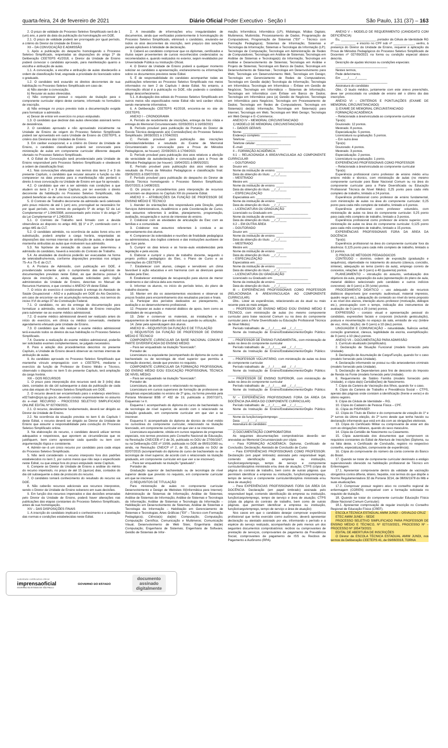quarta-feira, 24 de fevereiro de 2021 Diário Oficial Poder Executivo - Seção I São Paulo, 131 (37) – 163
2. O prazo de validade do Processo Seletivo Simplificado será de 1 (um) ano, a partir da data da publicação da homologação em DOE.
2.1. O prazo de validade poderá ser prorrogado por igual período, a critério do Diretor da Unidade de Ensino.
XII – DA CONVOCAÇÃO E ADMISSÃO
1. Após a publicação do despacho homologando o Processo Seletivo Simplificado, respeitadas as disposições do artigo 2º da Deliberação CEETEPS 41/2018, o Diretor da Unidade de Ensino poderá convocar o candidato aprovado, para manifestação quanto a escolha e atribuição de aulas.
1.1. A convocação, a escolha e atribuição de aulas obedecerão a ordem de classificação final, esgotada a prioridade do licenciado sobre o graduado.
1.2. O candidato terá exaurido os direitos decorrentes de sua habilitação no Processo Seletivo Simplificado em caso de:
a) Não atender a convocação.
b) Recusar as aulas oferecidas.
c) Não comprovar possuir o requisito de titulação para o componente curricular objeto deste certame, informado no formulário de inscrição.
d) Não entregar no prazo previsto toda a documentação exigida para formalizar a admissão.
e) Deixar de entrar em exercício no prazo estipulado.
1.3. O candidato que declinar das aulas oferecidas assinará termo de desistência.
2. O candidato aprovado e não aproveitado inicialmente na Unidade de Ensino de origem do Processo Seletivo Simplificado poderá ser aproveitado em outra Unidade de Ensino do CEETEPS, a critério dos Diretores das Unidades de Ensino.
3. Em caráter excepcional, e a critério do Diretor da Unidade de Ensino, o candidato classificado poderá ser convocado para ministração de aulas em componente curricular diferente daquele ofertado no Processo Seletivo Simplificado.
4. O Edital de Convocação será providenciado pela Unidade de Ensino responsável pelo Processo Seletivo Simplificado e obedecerá a ordem de classificação final.
4.1. Nas convocações efetuadas nos termos dos itens 2 e 3 do presente Capítulo, o candidato que recusar assumir a função ou não comparecer na data prevista para a manifestação não perderá o direito à nova convocação na Unidade de Ensino em que foi aprovado.
4.2. O candidato que vier a ser admitido nas condições a que aludem os itens 2 e 3 deste Capítulo, por ter exercido o direito decorrente da habilitação no Processo Seletivo Simplificado, não poderá beneficiar–se de uma nova convocação neste certame.
5. O Contrato de Trabalho decorrente da admissão será celebrado pelo prazo máximo de até 1 (um) ano, prorrogável se necessário for por igual período, nos termos do parágrafo 5º do artigo 52 da Lei Complementar nº 1.044/2008, acrescentado pelo inciso V do artigo 2º da Lei Complementar nº 1.240/2014.
5.1. O Contrato de Trabalho será firmado com a devida observância ao disposto no artigo 443, §§ 1º e 2º, combinado com o artigo 445 da CLT.
5.2. O candidato admitido, na ocorrência de aulas livres e/ou em substituição, poderá ampliar a carga horária, respeitadas as disposições das normas internas de atribuição de aulas, e desde que mantenha atribuídas as aulas que motivaram sua admissão.
5.3. Na hipótese de cessação da causa que determinou a admissão do candidato, haverá a rescisão do Contrato de Trabalho.
5.4. As atividades de docência poderão ser executadas na forma de teletrabalho/remota, conforme disposições previstas nos artigos 75–A a 75–E da CLT.
6. A Portaria de Admissão, com publicação em DOE, é providenciada somente após o cumprimento das exigências de documentações previstas neste Edital, as que declarou possuir à época da inscrição e, ainda, aquelas solicitadas pelo órgão administrativo da Unidade de Ensino, descritas no Manual de Recursos Humanos, e que constitui o ANEXO VII deste Edital.
7. O início do exercício é condicionado à entrega do Atestado de Saúde Ocupacional – ASO e a publicação em DOE do Ato Decisório, em caso de encontrar–se em acumulação remunerada, nos termos do inciso XVI do artigo 37 da Constituição Federal.
7.1. O candidato, no ato da entrega da documentação para formalizar a admissão, receberá da Unidade de Ensino instruções para submeter–se ao exame médico admissional.
7.2. O exame médico admissional deverá ser realizado antes do início do exercício, em clínica ou médico conveniado, mediante agendamento efetuado pela Unidade de Ensino.
7.3. O candidato que não realizar o exame médico admissional terá exaurido todos os direitos da sua habilitação no Processo Seletivo Simplificado.
7.4. Durante a realização do exame médico admissional, poderão ser solicitados exames complementares, se julgado necessário.
8. Para a adoção dos procedimentos descritos no presente Capítulo, a Unidade de Ensino deverá observar as normas internas de atribuição de aulas.
9. Ao candidato aprovado no Processo Seletivo Simplificado que mantenha vínculo empregatício com o CEETEPS, mediante o exercício da função de Professor de Ensino Médio e Técnico, observado o disposto no item 5 do presente Capítulo, terá ampliação da carga horária.
XIII – DOS RECURSOS
1. O prazo para interposição dos recursos será de 3 (três) dias úteis, contados do dia útil subsequente a data da publicação de cada uma das etapas do Processo Seletivo Simplificado em DOE.
2. O recurso deverá ser encaminhado para o endereço eletrônico: e027adm@cps.sp.gov.br, devendo constar expressamente no assunto do e–mail: RECURSO – PROCESSO SELETIVO SIMPLIFICADO ONLINE EDITAL Nº 027/09/2021.
2.1. O recurso, devidamente fundamentado, deverá ser dirigido ao Diretor da Unidade de Ensino.
2.2. Na ocorrência da situação prevista no item 6 do Capítulo I deste Edital, o recurso deverá ser dirigido ao Diretor da Unidade de Ensino que assumir a responsabilidade pela condução do Processo Seletivo Simplificado online.
3. Na elaboração do recurso, o candidato deverá utilizar termos adequados e respeitosos, que apontem as circunstâncias que os justifiquem, bem como apresentar cada questão ou item com argumentação lógica e consistente.
4. Admitir–se–á um único recurso por candidato para cada etapa do Processo Seletivo Simplificado.
5. Não será considerado o recurso interposto fora dos padrões estabelecidos no item 2, por outros meios que não seja o especificado neste Edital, ou que esteja fora do prazo estipulado neste Capítulo.
6. Compete ao Diretor da Unidade de Ensino a análise do mérito do recurso impetrado, no prazo de até 15 (quinze) dias, contados do dia útil subsequente a data de protocolo do recurso.
7. O candidato tomará conhecimento do resultado do recurso via DOE.
8. Não caberão recursos adicionais aos recursos interpostos, sendo o Diretor da Unidade de Ensino soberano em suas decisões.
9. Em função dos recursos impetrados e das decisões emanadas pelo Diretor da Unidade de Ensino, poderá haver alterações nas publicações das etapas constantes do Processo Seletivo Simplificado, antes de sua homologação.
XIV – DAS DISPOSIÇÕES FINAIS
1. A inscrição do candidato implicará o conhecimento e a aceitação das normas e condições estabelecidas neste Edital.
2. A inexatidão de informações e/ou irregularidades de documentos, ainda que verificadas posteriormente à homologação do Processo Seletivo Simplificado, eliminará o candidato, anulando–se todos os atos decorrentes da inscrição, sem prejuízo das sanções penais aplicáveis à falsidade de declaração.
3. Caberá ao candidato comprovar que os diplomas, certificados e títulos sejam provenientes de cursos reconhecidos credenciados ou recomendados e, quando realizados no exterior, sejam revalidados por Universidade Pública ou Instituição Oficial.
4. O Diretor da Unidade de Ensino poderá a qualquer momento solicitar ao candidato a apresentação, esclarecimento ou informações sobre os documentos previstos neste Edital.
5. É de responsabilidade do candidato acompanhar todas as publicações referentes ao Processo Seletivo Simplificado nos meios informados no item 2 do Capítulo I deste Edital. No entanto, a informação oficial é a publicação no DOE, não podendo o candidato alegar desconhecimento.
5.1. A divulgação dos editais do Processo Seletivo Simplificado em outros meios não especificados neste Edital não terá caráter oficial, sendo meramente informativa.
6. A Deliberação CEETEPS 41/2018, encontra–se no site do CEETEPS.
ANEXO I – CRONOGRAMA
A. Período de recebimento de inscrições, entrega da foto nítida e entrega do Memorial Circunstanciado: 02/03/2021 à 16/03/2021
B. Período provável para publicação da Portaria do Diretor de Escola Técnica designando a(s) Comissão(ões) do Processo Seletivo Simplificado: 18/03/2021 à 17/04/2021
C. Período provável para publicação das inscrições deferidas/indeferidas e resultado do Exame de Memorial Circunstanciado (e convocação para a Prova de Métodos Pedagógicos, se houver): 22/03/2021 à 17/04/2021
D. Período provável para publicação dos atos relativos a aferição da veracidade da autodeclaração e convocação para a Prova de Métodos Pedagógicos (se houver): 19/04/2021 à 08/05/2021
E. Período provável para publicação dos atos relativos ao resultado da Prova de Métodos Pedagógicos e classificação final: 03/05/2021 à 03/07/2021
F. Período provável para publicação do despacho do Diretor de Escola Técnica homologando o Processo Seletivo Simplificado: 05/07/2021 à 14/08/2021
G. Os prazos e procedimentos para interposição de recursos encontram–se dispostos no Capítulo XIII do presente Edital.
ANEXO II – ATRIBUIÇÕES DA FUNÇÃO DE PROFESSOR DE ENSINO MÉDIO E TÉCNICO
1. Atender às orientações dos responsáveis pela Direção, pelos Serviços Administrativos, Acadêmicos e pela Coordenação de Curso, nos assuntos referentes à análise, planejamento, programação, avaliação, recuperação e outros de interesse do ensino.
2. Colaborar com as atividades de articulação da Etec com as famílias e a comunidade.
3. Colaborar nos assuntos referentes à conduta e ao aproveitamento dos alunos.
4. Comparecer às solenidades e reuniões de finalidade pedagógica ou administrativa, dos órgãos coletivos e das instituições auxiliares de que fizer parte.
5. Cumprir os dias letivos e as horas–aula estabelecidas pela legislação e pela escola.
6. Elaborar e cumprir o plano de trabalho docente, segundo o projeto político pedagógico da Etec, o Plano de Curso e as orientações do CEETEPS.
7. Estabelecer com alunos, colegas e servidores um clima favorável à ação educativa e em harmonia com as diretrizes gerais fixadas pela Etec.
8. Estabelecer estratégias de recuperação para alunos de menor rendimento e dar ciência dela aos mesmos.
9. Informar os alunos, no início do período letivo, do plano de trabalho docente.
10. Manter em dia os assentamentos escolares e observar os prazos fixados para encaminhamento dos resultados parciais e finais.
11. Participar dos períodos dedicados ao planejamento, à avaliação e ao desenvolvimento profissional.
12. Preparar as aulas e material didático de apoio, bem como as atividades de recuperação.
13. Zelar e conservar os materiais, as instalações e os equipamentos de trabalho que estão sob sua guarda ou utilização.
14. Zelar pela aprendizagem dos alunos.
ANEXO III – REQUISITOS DA FUNÇÃO E DE TITULAÇÃO
1) REQUISITOS DA FUNÇÃO DE PROFESSOR DE ENSINO MÉDIO E TÉCNICO
COMPONENTE CURRICULAR DA BASE NACIONAL COMUM E PARTE DIVERSIFICADA DO ENSINO MÉDIO:
– Para ser enquadrado na titulação "licenciado":
Portador de:
Licenciatura ou equivalente (acompanhado do diploma de curso de bacharelado ou de tecnologia de nível superior que permitiu a formação docente), desde que previsto no requisito.
COMPONENTE CURRICULAR DA FORMAÇÃO PROFISSIONAL DO ENSINO MÉDIO E/OU EDUCAÇÃO PROFISSIONAL TÉCNICA DE NÍVEL MÉDIO:
– Para ser enquadrado na titulação "licenciado":
Portador de:
Licenciatura, de acordo com o relacionado no requisito;
Licenciatura em cursos superiores de formação de professores de disciplinas especializadas no ensino de 2º grau, na forma prevista pela Portaria Ministerial BSB nº 432 de 19, publicada a 20/07/1971, Esquemas I e II.
Esquema I: acompanhado do diploma do curso de bacharelado ou de tecnologia de nível superior, de acordo com o relacionado na titulação graduado, em componente curricular em que vier a se inscrever.
Esquema II: acompanhado do diploma de técnico de nível médio no curso/área do componente curricular, relacionado na titulação licenciado, em componente curricular em que vier a se inscrever.
Licenciatura equivalente, obtida em cursos regulares de programas especiais, nos termos previstos pelo Conselho Nacional de Educação, na Resolução CNE/CEB nº 2 de 26, publicada no DOU de 27/06/1997, ou na Deliberação CEE nº 10/99, publicada no DOE de 08/01/2000 ou, ainda, na Resolução CNE/CP nº 2, de 01, publicada no DOU de 02/07/2015 (acompanhado do diploma do curso de bacharelado ou de tecnologia de nível superior, de acordo com o relacionado na titulação graduado, em componente curricular em que vier a se inscrever).
– Para ser enquadrado na titulação "graduado":
Portador de:
Graduação superior de bacharelado ou de tecnologia de nível superior desde que previsto no requisito, em componente curricular em que se inscrever.
2) REQUISITOS DE TITULAÇÃO
Para ministração de aulas no componente curricular Desenvolvimento e Design de Websites III(Informática para Internet): Administração de Sistemas de Informação; Análise de Sistemas; Análise de Sistemas de Informação; Análise de Sistemas e Tecnologia da Informação; Análise de Sistemas e Tecnologia da Informação – Habilitação em Desenvolvimento de Sistemas; Análise de Sistemas e Tecnologia da Informação – Habilitação em Gerenciamento de Sistemas e Tecnologias; Artes Gráficas ("EII" – Técnico com Formação Pedagógica); Ciência(s) da(de) Computação; Computação; Computação Científica; Comunicação e Multimeios; Comunicação Visual; Desenvolvimento de Web Sites; Engenharia da(de) Computação; Engenharia de Sistemas; Engenharia de Software; Gestão de Sistemas de Infor-
mação; Informática; Informática (LP); Midialogia; Mídias Digitais; Multimeios; Multimídia; Processamento de Dados; Programação de Computadores; Programação de Sistemas ("EII" – Técnico com Formação Pedagógica); Sistemas de Informação; Sistemas e Tecnologia da Informação; Sistemas e Tecnologia da Informação (LP); Tecnologia de Computação; Tecnologia em Administração de Redes de Computadores; Tecnologia em Análise de Sistemas; Tecnologia em Análise de Sistemas e Tecnologia(s) da Informação; Tecnologia em Análise e Desenvolvimento de Sistemas; Tecnologia em Análise e Projeto de Sistemas; Tecnologia em Banco de Dados; Tecnologia em Desenvolvimento de Sistemas ; Tecnologia em Desenvolvimento para Web; Tecnologia em Desenvolvimento Web; Tecnologia em Design; Tecnologia em Gerenciamento de Redes de Computadores; Tecnologia em Gestão da(de) Tecnologia da Informação; Tecnologia em Informática; Tecnologia em Informática – Ênfase em Gestão de Negócios; Tecnologia em Informática – Sistemas de Informação; Tecnologia em Informática com Ênfase em Banco de Dados; Tecnologia em Informática para (a) Gestão de Negócios; Tecnologia em Informática para Negócios; Tecnologia em Processamento de Dados; Tecnologia em Redes de Computadores; Tecnologia em Sistema(s) de(da) Informação; Tecnologia em Sistema(s) para Internet; Tecnologia em Web; Tecnologia em Web Design; Tecnologia em Web Design e E–Commerce;
ANEXO IV – MEMORIAL CIRCUNSTANCIADO
1) MODELO DE MEMORIAL CIRCUNSTANCIADO
I – DADOS GERAIS:
Nome: ____________________
Endereço completo: ____________________
Telefone: ____________________
Telefone celular: ____________________
E–mail: ____________________
II – FORMAÇÃO ACADÊMICA:
II.1 – RELACIONADA A ÁREA/VINCULADA AO COMPONENTE CURRICULAR
– DOUTORADO
Doutor em: ____________________
Nome da instituição de ensino: ____________________
Data da obtenção do título: __/__/____
– MESTRADO
Mestre em: ____________________
Nome da instituição de ensino: ____________________
Data da obtenção do título: __/__/____
– ESPECIALIZAÇÃO
Especialista em: ____________________
Nome da instituição de ensino: ____________________
Data da obtenção do título: __/__/____
– LICENCIATURA OU GRADUAÇÃO
Licenciado ou Graduado em: ____________________
Nome da instituição de ensino: ____________________
Data da obtenção do título: __/__/____
II.2 – EM OUTRA ÁREA
– DOUTORADO
Doutor em: ____________________
Nome da instituição de ensino: ____________________
Data da obtenção do título: __/__/____
– MESTRADO
Mestre em: ____________________
Nome da instituição de ensino: ____________________
Data da obtenção do título: __/__/____
– ESPECIALIZAÇÃO
Especialista em: ____________________
Nome da instituição de ensino: ____________________
Data da obtenção do título: __/__/____
– LICENCIATURA OU GRADUAÇÃO
Licenciado ou Graduado em: ____________________
Nome da instituição de ensino: ____________________
Data da obtenção do título: __/__/____
III – EXPERIÊNCIAS PROFISSIONAIS COMO PROFESSOR (RELACIONADA A ÁREA/VINCULADA AO COMPONENTE CURRICULAR):
Obs.: Listar as experiências, relacionando–as da atual ou mais recente para as mais antigas.
– PROFESSOR DE ENSINO MÉDIO E/OU ENSINO MÉDIO E TÉCNICO, com ministração de aulas (no mesmo componente curricular para base nacional Comum ou na área do componente curricular para a Parte Diversificada ou Educação Profissional Técnica de Nível Médio)
Período trabalhado: de __/__/____ até __/__/____
Nome da Instituição de Ensino/Estabelecimento/Órgão Público: ____________________
– PROFESSOR DE ENSINO FUNDAMENTAL, com ministração de aulas na área do componente curricular
Período trabalhado: de __/__/____ até __/__/____
Nome da Instituição de Ensino/Estabelecimento/Órgão Público: ____________________
– PROFESSOR VOLUNTÁRIO, com ministração de aulas na área do componente curricular
Período trabalhado: de __/__/____ até __/__/____
Nome da Instituição de Ensino/Estabelecimento/Órgão Público: ____________________
– PROFESSOR DE ENSINO SUPERIOR, com ministração de aulas na área do componente curricular
Período trabalhado: de __/__/____ até __/__/____
Nome da Instituição de Ensino/Estabelecimento/Órgão Público: ____________________
IV – EXPERIÊNCIAS PROFISSIONAIS FORA DA ÁREA DA DOCÊNCIA (NA ÁREA DO COMPONENTE CURRICULAR)
Período trabalhado: de __/__/____ até __/__/____
Nome da Instituição de Ensino/Estabelecimento/Órgão Público: ____________________
Nome da função/cargo/emprego: ____________________
Data: ____/____/______
Assinatura do candidato: ____________________
____________________
2) DOCUMENTAÇÃO COMPROBATÓRIA
As seguintes documentações comprobatórias deverão ser anexadas ao Memorial Circunstanciado por cópia:
– Para FORMAÇÃO ACADÊMICA: Diploma; Certificado de Conclusão; Declaração; Atestado de Conclusão de Curso
– Para EXPERIÊNCIAS PROFISSIONAIS COMO PROFESSOR: Declaração (em papel timbrado) assinada pelo responsável legal, contendo identificação da empresa ou instituição, função/cargo/emprego, tempo de serviço e componente curricular/disciplina ministrada e/ou área de atuação; CTPS (cópia da página do contrato de trabalho, bem como de outras páginas. que permitam identificar a empresa ou instituição, função/cargo/emprego, tempo de serviço e componente curricular/disciplina ministrada e/ou área de atuação)
– Para EXPERIÊNCIAS PROFISSIONAIS FORA DA ÁREA DA DOCÊNCIA: Declaração (em papel timbrado) assinada pelo responsável legal, contendo identificação da empresa ou instituição, função/cargo/emprego, tempo de serviço e área de atuação; CTPS (cópia da página do contrato de trabalho, bem como de outras páginas. que permitam identificar a empresa ou instituição, função/cargo/emprego, tempo de serviço e área de atuação)
Nos casos em que o candidato desejar comprovar experiência profissional que tenha exercido como autônomo, deverá apresentar declaração ou atestado assinado por ele, informando o período e a espécie do serviço realizado, acompanhado de pelo menos um dos seguintes documentos comprobatórios: recibos ou comprovantes de prestação de serviços, comprovantes de pagamento da Previdência Social, comprovantes de pagamento de ISS ou Recibos de Pagamento a Autônomo (RPA).
ANEXO V – MODELO DE REQUERIMENTO (CANDIDATO COM DEFICIÊNCIA)
Eu, ____________________, portador da Célula de Identidade RG nº ____________ e inscrito no CPF sob nº ____________, venho, à presença do Diretor da Unidade de Ensino, requerer a aplicação da Prova de Métodos Pedagógicos do Processo Seletivo Simplificado de Docentes nº 027/09/2021 na forma ou condição especial abaixo descrita.
Descrição de ajudas técnicas ou condições especiais:
______________________________
Nestes termos,
Pede deferimento.
Em ____/____/______
______________________________
Assinatura do candidato
Obs.: O laudo médico, juntamente com este anexo preenchido, deve ser protocolado na unidade de ensino até o último dia das inscrições.
ANEXO VI – CRITÉRIOS E PONTUAÇÕES (EXAME DE MEMORIAL CIRCUNSTANCIADO)
1) EXAME DE MEMORIAL CIRCUNSTANCIADO
FORMAÇÃO ACADÊMICA
– Relacionada a área/vinculada ao componente curricular
Tipo(s):
Doutorado: 12 pontos.
Mestrado: 8 pontos.
Especialização: 5 pontos.
Licenciatura ou graduação: 5 pontos.
– Em outra área
Tipo(s):
Doutorado: 4 pontos.
Mestrado: 3 pontos.
Especialização: 2 pontos.
Licenciatura ou graduação: 1 ponto.
EXPERIÊNCIAS PROFISSIONAIS COMO PROFESSOR
– Relacionada a área/vinculada ao componente curricular
Tipo(s):
Experiência profissional como professor de ensino médio e/ou ensino médio e técnico, com ministração de aulas (no mesmo componente curricular para Base Nacional Comum ou na área do componente curricular para a Parte Diversificada ou Educação Profissional Técnica de Nível Médio): 0,25 ponto para cada mês completo de trabalho, limitado a 24 pontos.
Experiência profissional como professor de ensino fundamental, com ministração de aulas na área do componente curricular: 0,25 ponto para cada mês completo de trabalho, limitado a 6 pontos.
Experiência profissional como professor voluntário, com ministração de aulas na área do componente curricular: 0,25 ponto para cada mês completo de trabalho, limitado a 3 pontos.
Experiência profissional como professor de ensino superior, com ministração de aulas na área do componente curricular: 0,125 ponto para cada mês completo de trabalho, limitado a 15 pontos.
EXPERIÊNCIAS PROFISSIONAIS FORA DA ÁREA DA DOCÊNCIA
Tipo(s):
Experiência profissional na área do componente curricular fora da docência: 0,125 ponto para cada mês completo de trabalho, limitado a 12 pontos.
2) PROVA DE MÉTODOS PEDAGÓGICOS
CONTEÚDO – domínio, ordem de exposição (graduação e sequência), objetividade no tratamento do assunto (clareza, concisão, síntese), adequação ao tema (centro da aula), emprego correto de conceitos, relações: de 0 (zero) a 40 (quarenta) pontos.
PLANEJAMENTO – introdução do assunto, verbalização dos objetivos da aula, preparação da aula (apresentação do plano de aula, material didático selecionado pelo candidato e outros indícios concretos): de 0 (zero) a 20 (vinte) pontos.
PROCEDIMENTO DIDÁTICO – uso adequado de recursos didáticos disponíveis (por exemplo: audiovisual, material impresso, quadro negro etc.), adequação do conteúdo ao nível do tema proposto e ao nível dos alunos, interação aluno–professor (motivação, diálogos etc.), preocupação com o tempo, indicação dos instrumentos de avaliação: de 0 (zero) a 20 (vinte) pontos.
EXPRESSÃO – contato visual e apresentação pessoal do candidato, expressões faciais e corporais (incluindo gesticulação), postura e movimentação no espaço da sala, emissão de voz (timbre de voz, ritmo, dicção): de 0 (zero) a 10 (dez) pontos.
LINGUAGEM E COMUNICAÇÃO – naturalidade, fluência verbal, correção gramatical, clareza, legibilidade da escrita, exemplificação: de 0 (zero) a 10 (dez) pontos.
ANEXO VII – DOCUMENTAÇÃO PARA ADMISSÃO
1. Currículo atualizado (simplificado).
2. Declaração de Situação Funcional (modelo fornecido pela Unidade).
3. Declaração de Acumulação de Cargo/Função, quando for o caso (modelo fornecido pela Unidade).
4. Declaração informando se possui ou não antecedentes criminais (modelo fornecido pela Unidade).
5. Declaração de Dependentes para fins de desconto do Imposto de Renda na Fonte (modelo fornecido pela Unidade).
6. Requerimento de Salário Família (modelo fornecido pela Unidade), e cópia da(s) Certidão(ões) de Nascimento.
7. Cópia da Carteira de Vacinação dos filhos, quando for o caso.
8. Cópia da Carteira de Trabalho e Previdência Social – CTPS, apenas das páginas onde constam a identificação (frente e verso) e do último registro.
9. Cópia da Cédula de Identidade – RG.
10. Cópia do Cadastro de Pessoa Física – CPF.
11. Cópia do PIS/PASEP.
12. Cópia do Título de Eleitor e do comprovante de votação do 1º e 2º turnos da última eleição, do 2º turno desde que tenha havido ou declaração informando que está em dia com as obrigações eleitorais.
13. Cópia do Certificado Militar ou comprovante de estar em dia com as obrigações militares, quando do sexo masculino.
14. Cópia da Certidão de Nascimento ou Casamento.
15. Cópia autenticada dos documentos que comprovem os requisitos constantes do Edital de Abertura de Inscrições (Diploma, ou na falta deste, o Certificado de Conclusão, registro no respectivo conselho, especializações, comprovante de experiência).
16. Cópia do comprovante do número da conta corrente do Banco do Brasil.
17. Quando se tratar de componente curricular destinado a estágio supervisionado oferecido na habilitação profissional de Técnico em Enfermagem:
17.1. Apresentar comprovante dentro da validade de vacinação obrigatória contra difteria, tétano, hepatite, nos termos do que dispõe a Norma Regulamentadora 32 da Portaria 3214, de 08/06/1978 do Mtb e suas atualizações.
17.2. Comprovar possuir registro ativo no conselho regional de enfermagem (COREN) compatível com a formação solicitada no requisito de titulação.
18. Quando se tratar do componente curricular Educação Física (Base Nacional Comum Curricular):
18.1. Apresentar comprovação de regular inscrição no Conselho Regional de Educação Física (CREF).
ESCOLA TÉCNICA ESTADUAL AMIM JUNDI – OSVALDO CRUZ
ETEC AMIM JUNDI – SEDE
PROCESSO SELETIVO SIMPLIFICADO PARA PROFESSOR DE ENSINO MÉDIO E TÉCNICO, Nº 027/10/2021, PROCESSO Nº – PROCESSO Nº 185473/2021
EDITAL DE ABERTURA DE INSCRIÇÕES
O Diretor da ESCOLA TÉCNICA ESTADUAL AMIM JUNDI, nos termos da Deliberação CEETEPS 41, de 09/08/2018, TORNA
autoridade certificadora oficial
imprensaoficial
GOVERNO DO ESTADO DE SÃO PAULO
GOVERNO DO ESTADO
documento
assinado
digitalmente